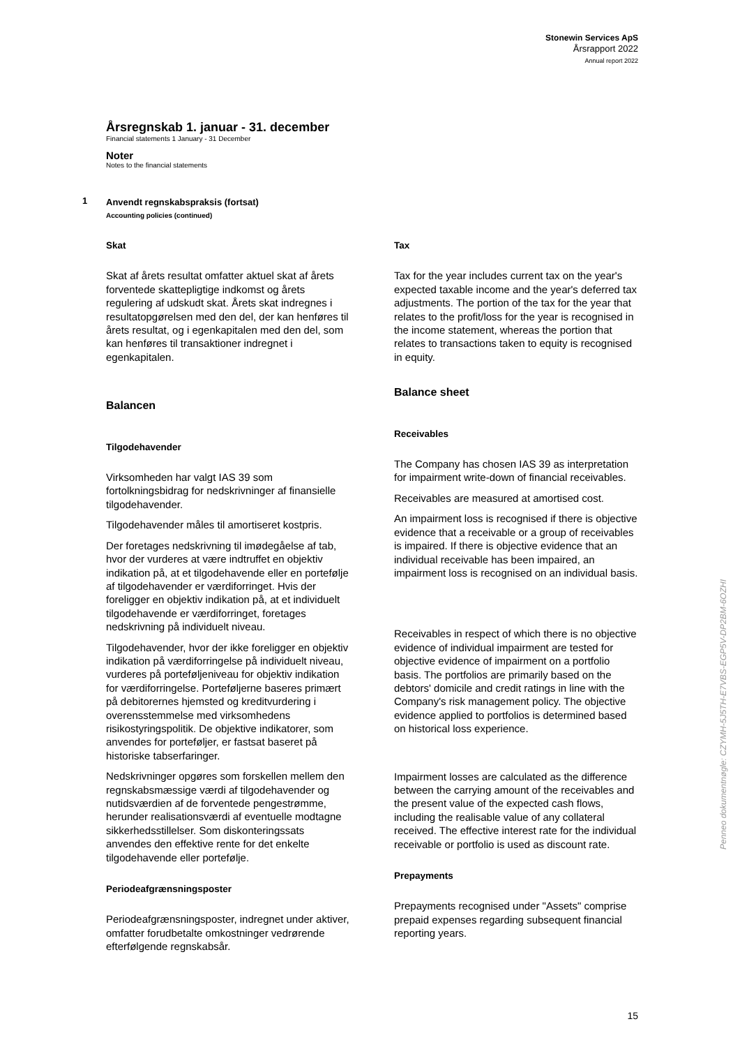Stonewin Services ApS
Årsrapport 2022
Annual report 2022
Årsregnskab 1. januar - 31. december
Financial statements 1 January - 31 December
Noter
Notes to the financial statements
1
Anvendt regnskabspraksis (fortsat)
Accounting policies (continued)
Skat
Skat af årets resultat omfatter aktuel skat af årets forventede skattepligtige indkomst og årets regulering af udskudt skat. Årets skat indregnes i resultatopgørelsen med den del, der kan henføres til årets resultat, og i egenkapitalen med den del, som kan henføres til transaktioner indregnet i egenkapitalen.
Balancen
Tilgodehavender
Virksomheden har valgt IAS 39 som fortolkningsbidrag for nedskrivninger af finansielle tilgodehavender.
Tilgodehavender måles til amortiseret kostpris.
Der foretages nedskrivning til imødegåelse af tab, hvor der vurderes at være indtruffet en objektiv indikation på, at et tilgodehavende eller en portefølje af tilgodehavender er værdiforringet. Hvis der foreligger en objektiv indikation på, at et individuelt tilgodehavende er værdiforringet, foretages nedskrivning på individuelt niveau.
Tilgodehavender, hvor der ikke foreligger en objektiv indikation på værdiforringelse på individuelt niveau, vurderes på porteføljeniveau for objektiv indikation for værdiforringelse. Porteføljerne baseres primært på debitorernes hjemsted og kreditvurdering i overensstemmelse med virksomhedens risikostyringspolitik. De objektive indikatorer, som anvendes for porteføljer, er fastsat baseret på historiske tabserfaringer.
Nedskrivninger opgøres som forskellen mellem den regnskabsmæssige værdi af tilgodehavender og nutidsværdien af de forventede pengestrømme, herunder realisationsværdi af eventuelle modtagne sikkerhedsstillelser. Som diskonteringssats anvendes den effektive rente for det enkelte tilgodehavende eller portefølje.
Periodeafgrænsningsposter
Periodeafgrænsningsposter, indregnet under aktiver, omfatter forudbetalte omkostninger vedrørende efterfølgende regnskabsår.
Tax
Tax for the year includes current tax on the year's expected taxable income and the year's deferred tax adjustments. The portion of the tax for the year that relates to the profit/loss for the year is recognised in the income statement, whereas the portion that relates to transactions taken to equity is recognised in equity.
Balance sheet
Receivables
The Company has chosen IAS 39 as interpretation for impairment write-down of financial receivables.
Receivables are measured at amortised cost.
An impairment loss is recognised if there is objective evidence that a receivable or a group of receivables is impaired. If there is objective evidence that an individual receivable has been impaired, an impairment loss is recognised on an individual basis.
Receivables in respect of which there is no objective evidence of individual impairment are tested for objective evidence of impairment on a portfolio basis. The portfolios are primarily based on the debtors' domicile and credit ratings in line with the Company's risk management policy. The objective evidence applied to portfolios is determined based on historical loss experience.
Impairment losses are calculated as the difference between the carrying amount of the receivables and the present value of the expected cash flows, including the realisable value of any collateral received. The effective interest rate for the individual receivable or portfolio is used as discount rate.
Prepayments
Prepayments recognised under "Assets" comprise prepaid expenses regarding subsequent financial reporting years.
Penneo dokumentnøgle: CZYMH-5J5TH-E7VBS-EGP5V-DP2BM-6OZHI
15